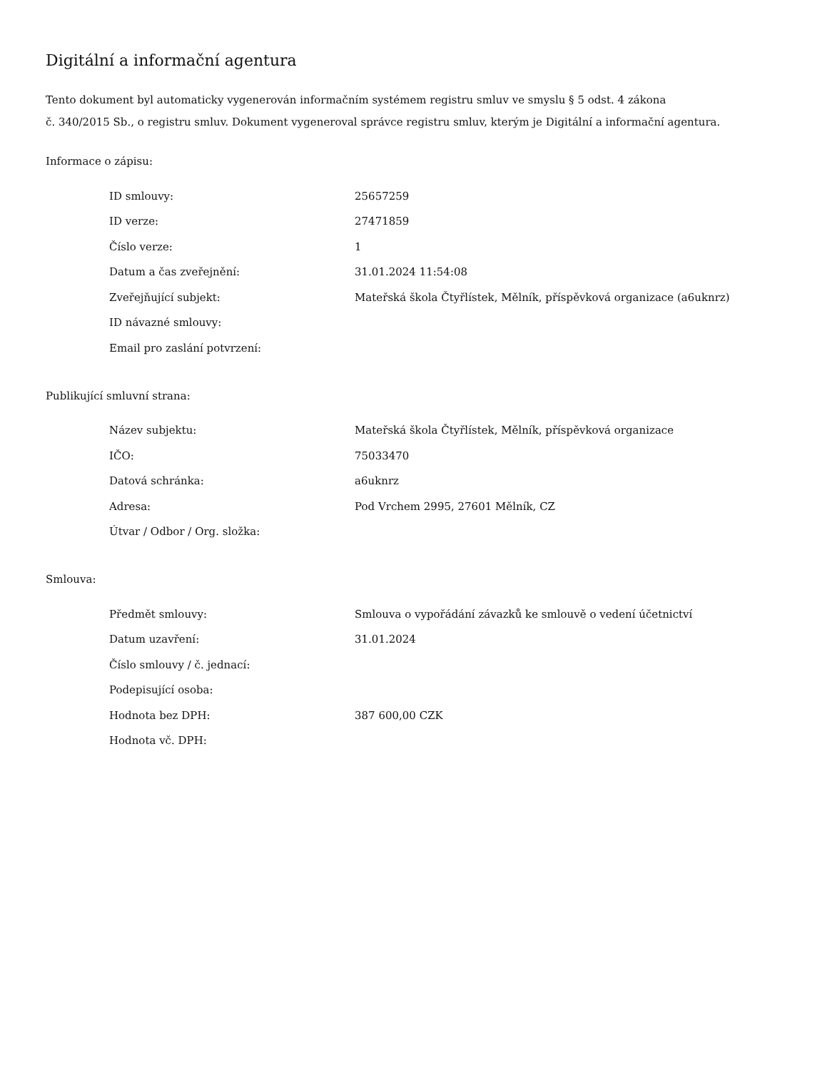Digitální a informační agentura
Tento dokument byl automaticky vygenerován informačním systémem registru smluv ve smyslu § 5 odst. 4 zákona
č. 340/2015 Sb., o registru smluv. Dokument vygeneroval správce registru smluv, kterým je Digitální a informační agentura.
Informace o zápisu:
| ID smlouvy: | 25657259 |
| ID verze: | 27471859 |
| Číslo verze: | 1 |
| Datum a čas zveřejnění: | 31.01.2024 11:54:08 |
| Zveřejňující subjekt: | Mateřská škola Čtyřlístek, Mělník, příspěvková organizace (a6uknrz) |
| ID návazné smlouvy: | |
| Email pro zaslání potvrzení: | |
Publikující smluvní strana:
| Název subjektu: | Mateřská škola Čtyřlístek, Mělník, příspěvková organizace |
| IČO: | 75033470 |
| Datová schránka: | a6uknrz |
| Adresa: | Pod Vrchem 2995, 27601 Mělník, CZ |
| Útvar / Odbor / Org. složka: | |
Smlouva:
| Předmět smlouvy: | Smlouva o vypořádání závazků ke smlouvě o vedení účetnictví |
| Datum uzavření: | 31.01.2024 |
| Číslo smlouvy / č. jednací: | |
| Podepisující osoba: | |
| Hodnota bez DPH: | 387 600,00 CZK |
| Hodnota vč. DPH: | |